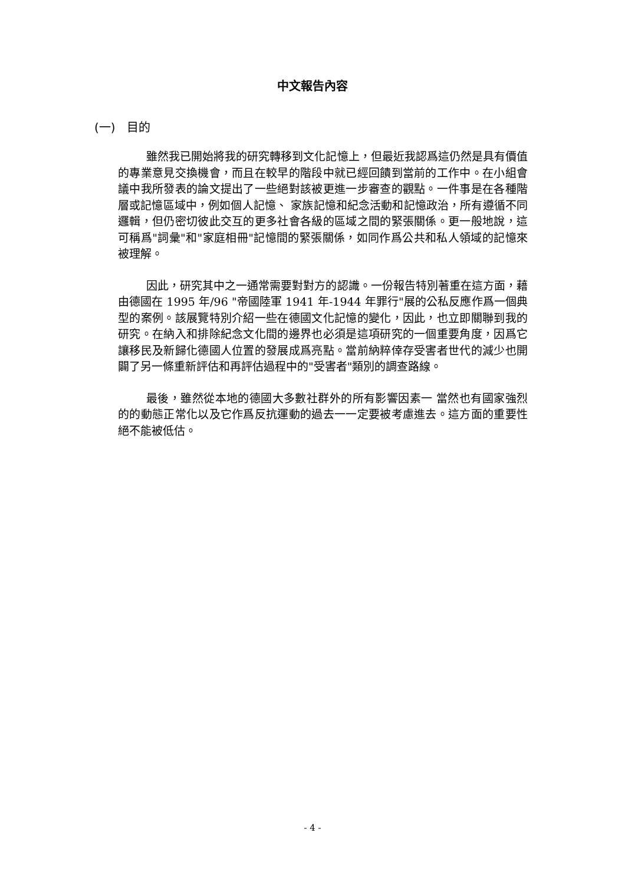中文報告內容
(一) 目的
雖然我已開始將我的研究轉移到文化記憶上，但最近我認爲這仍然是具有價值的專業意見交換機會，而且在較早的階段中就已經回饋到當前的工作中。在小組會議中我所發表的論文提出了一些絕對該被更進一步審查的觀點。一件事是在各種階層或記憶區域中，例如個人記憶、 家族記憶和紀念活動和記憶政治，所有遵循不同邏輯，但仍密切彼此交互的更多社會各級的區域之間的緊張關係。更一般地說，這可稱爲"詞彙"和"家庭相冊"記憶間的緊張關係，如同作爲公共和私人領域的記憶來被理解。
因此，研究其中之一通常需要對對方的認識。一份報告特別著重在這方面，藉由德國在 1995 年/96 "帝國陸軍 1941 年-1944 年罪行"展的公私反應作爲一個典型的案例。該展覽特別介紹一些在德國文化記憶的變化，因此，也立即關聯到我的研究。在納入和排除紀念文化間的邊界也必須是這項研究的一個重要角度，因爲它讓移民及新歸化德國人位置的發展成爲亮點。當前納粹倖存受害者世代的減少也開闢了另一條重新評估和再評估過程中的"受害者"類別的調查路線。
最後，雖然從本地的德國大多數社群外的所有影響因素一 當然也有國家強烈的的動態正常化以及它作爲反抗運動的過去一一定要被考慮進去。這方面的重要性絕不能被低估。
- 4 -